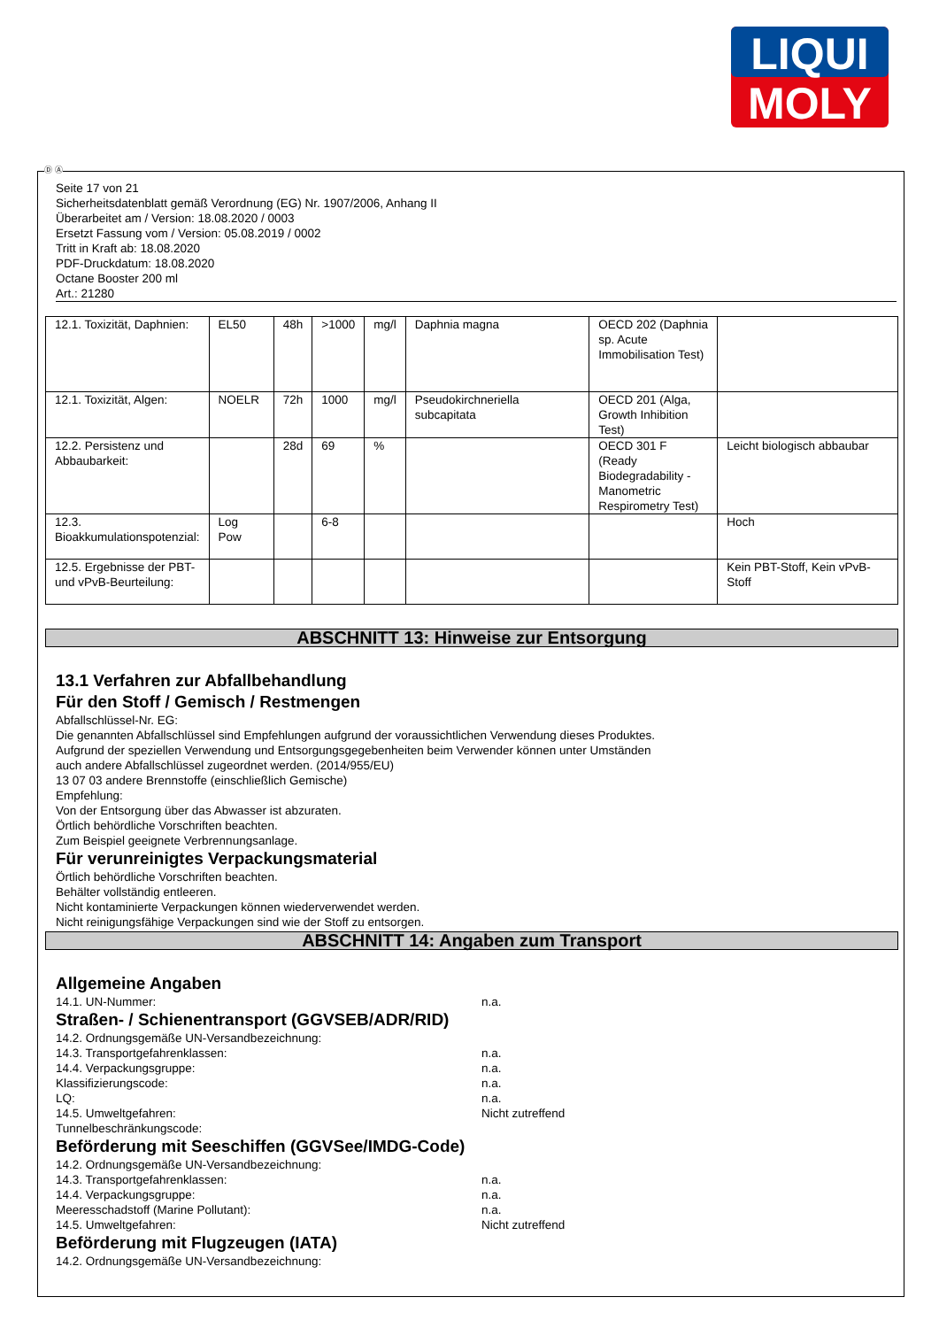LIQUI
MOLY
Seite 17 von 21
Sicherheitsdatenblatt gemäß Verordnung (EG) Nr. 1907/2006, Anhang II
Überarbeitet am / Version: 18.08.2020 / 0003
Ersetzt Fassung vom / Version: 05.08.2019 / 0002
Tritt in Kraft ab: 18.08.2020
PDF-Druckdatum: 18.08.2020
Octane Booster 200 ml
Art.: 21280
| 12.1. Toxizität, Daphnien: | EL50 | 48h | >1000 | mg/l | Daphnia magna | OECD 202 (Daphnia sp. Acute Immobilisation Test) | |
| 12.1. Toxizität, Algen: | NOELR | 72h | 1000 | mg/l | Pseudokirchneriella subcapitata | OECD 201 (Alga, Growth Inhibition Test) | |
| 12.2. Persistenz und Abbaubarkeit: | | 28d | 69 | % | | OECD 301 F (Ready Biodegradability - Manometric Respirometry Test) | Leicht biologisch abbaubar |
| 12.3. Bioakkumulationspotenzial: | Log Pow | | 6-8 | | | | Hoch |
| 12.5. Ergebnisse der PBT- und vPvB-Beurteilung: | | | | | | | Kein PBT-Stoff, Kein vPvB-Stoff |
ABSCHNITT 13: Hinweise zur Entsorgung
13.1 Verfahren zur Abfallbehandlung
Für den Stoff / Gemisch / Restmengen
Abfallschlüssel-Nr. EG:
Die genannten Abfallschlüssel sind Empfehlungen aufgrund der voraussichtlichen Verwendung dieses Produktes.
Aufgrund der speziellen Verwendung und Entsorgungsgegebenheiten beim Verwender können unter Umständen
auch andere Abfallschlüssel zugeordnet werden. (2014/955/EU)
13 07 03 andere Brennstoffe (einschließlich Gemische)
Empfehlung:
Von der Entsorgung über das Abwasser ist abzuraten.
Örtlich behördliche Vorschriften beachten.
Zum Beispiel geeignete Verbrennungsanlage.
Für verunreinigtes Verpackungsmaterial
Örtlich behördliche Vorschriften beachten.
Behälter vollständig entleeren.
Nicht kontaminierte Verpackungen können wiederverwendet werden.
Nicht reinigungsfähige Verpackungen sind wie der Stoff zu entsorgen.
ABSCHNITT 14: Angaben zum Transport
Allgemeine Angaben
14.1. UN-Nummer: n.a.
Straßen- / Schienentransport (GGVSEB/ADR/RID)
14.2. Ordnungsgemäße UN-Versandbezeichnung:
14.3. Transportgefahrenklassen: n.a.
14.4. Verpackungsgruppe: n.a.
Klassifizierungscode: n.a.
LQ: n.a.
14.5. Umweltgefahren: Nicht zutreffend
Tunnelbeschränkungscode:
Beförderung mit Seeschiffen (GGVSee/IMDG-Code)
14.2. Ordnungsgemäße UN-Versandbezeichnung:
14.3. Transportgefahrenklassen: n.a.
14.4. Verpackungsgruppe: n.a.
Meeresschadstoff (Marine Pollutant): n.a.
14.5. Umweltgefahren: Nicht zutreffend
Beförderung mit Flugzeugen (IATA)
14.2. Ordnungsgemäße UN-Versandbezeichnung:
Ⓓ Ⓐ